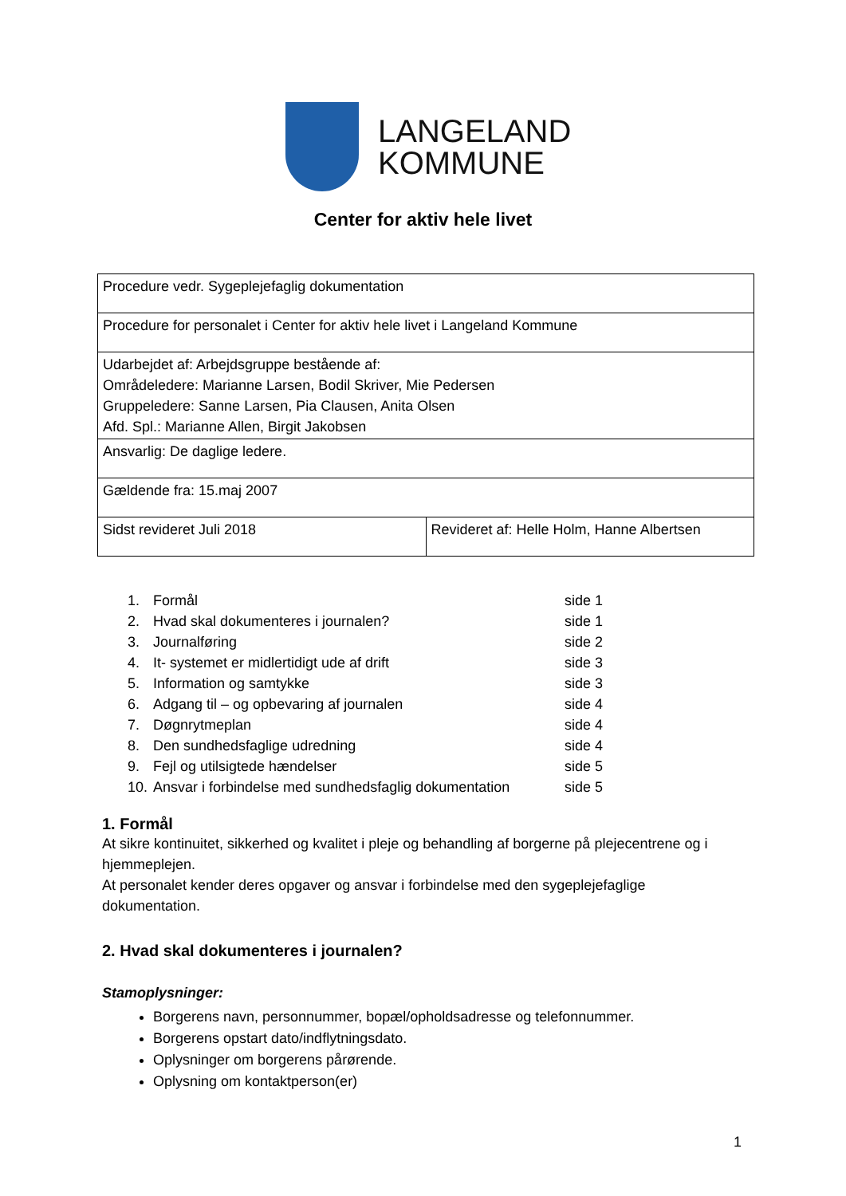LANGELAND
KOMMUNE
Center for aktiv hele livet
| Procedure vedr. Sygeplejefaglig dokumentation | |
| Procedure for personalet i Center for aktiv hele livet i Langeland Kommune | |
| Udarbejdet af: Arbejdsgruppe bestående af: Områdeledere: Marianne Larsen, Bodil Skriver, Mie Pedersen Gruppeledere: Sanne Larsen, Pia Clausen, Anita Olsen Afd. Spl.: Marianne Allen, Birgit Jakobsen | |
| Ansvarlig: De daglige ledere. | |
| Gældende fra: 15.maj 2007 | |
| Sidst revideret Juli 2018 | Revideret af: Helle Holm, Hanne Albertsen |
| 1. | Formål | side 1 |
| 2. | Hvad skal dokumenteres i journalen? | side 1 |
| 3. | Journalføring | side 2 |
| 4. | It- systemet er midlertidigt ude af drift | side 3 |
| 5. | Information og samtykke | side 3 |
| 6. | Adgang til – og opbevaring af journalen | side 4 |
| 7. | Døgnrytmeplan | side 4 |
| 8. | Den sundhedsfaglige udredning | side 4 |
| 9. | Fejl og utilsigtede hændelser | side 5 |
| 10. | Ansvar i forbindelse med sundhedsfaglig dokumentation | side 5 |
1. Formål
At sikre kontinuitet, sikkerhed og kvalitet i pleje og behandling af borgerne på plejecentrene og i hjemmeplejen.
At personalet kender deres opgaver og ansvar i forbindelse med den sygeplejefaglige dokumentation.
2. Hvad skal dokumenteres i journalen?
Stamoplysninger:
Borgerens navn, personnummer, bopæl/opholdsadresse og telefonnummer.
Borgerens opstart dato/indflytningsdato.
Oplysninger om borgerens pårørende.
Oplysning om kontaktperson(er)
1